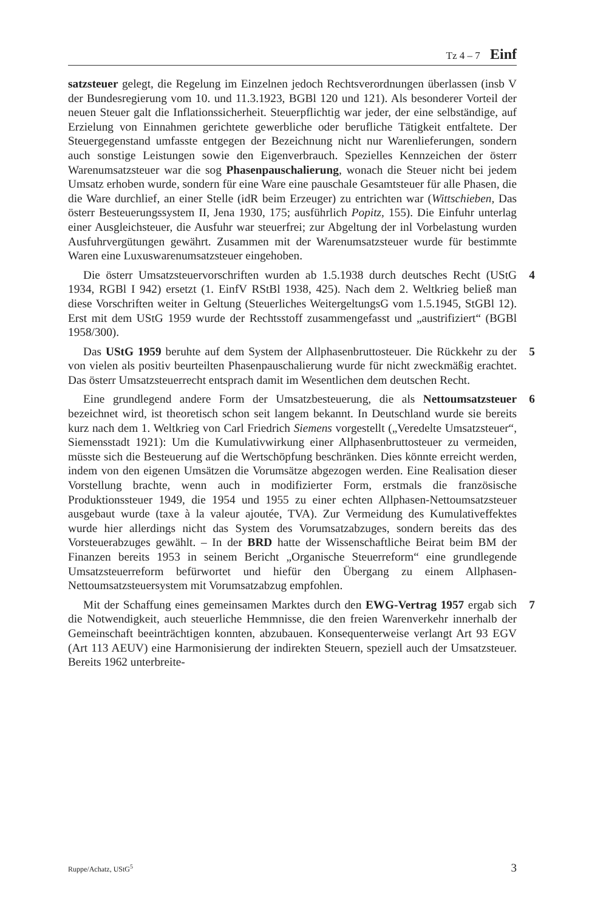Tz 4 – 7 Einf
satzsteuer gelegt, die Regelung im Einzelnen jedoch Rechtsverordnungen überlassen (insb V der Bundesregierung vom 10. und 11.3.1923, BGBl 120 und 121). Als besonderer Vorteil der neuen Steuer galt die Inflationssicherheit. Steuerpflichtig war jeder, der eine selbständige, auf Erzielung von Einnahmen gerichtete gewerbliche oder berufliche Tätigkeit entfaltete. Der Steuergegenstand umfasste entgegen der Bezeichnung nicht nur Warenlieferungen, sondern auch sonstige Leistungen sowie den Eigenverbrauch. Spezielles Kennzeichen der österr Warenumsatzsteuer war die sog Phasenpauschalierung, wonach die Steuer nicht bei jedem Umsatz erhoben wurde, sondern für eine Ware eine pauschale Gesamtsteuer für alle Phasen, die die Ware durchlief, an einer Stelle (idR beim Erzeuger) zu entrichten war (Wittschieben, Das österr Besteuerungssystem II, Jena 1930, 175; ausführlich Popitz, 155). Die Einfuhr unterlag einer Ausgleichsteuer, die Ausfuhr war steuerfrei; zur Abgeltung der inl Vorbelastung wurden Ausfuhrvergütungen gewährt. Zusammen mit der Warenumsatzsteuer wurde für bestimmte Waren eine Luxuswarenumsatzsteuer eingehoben.
4 Die österr Umsatzsteuervorschriften wurden ab 1.5.1938 durch deutsches Recht (UStG 1934, RGBl I 942) ersetzt (1. EinfV RStBl 1938, 425). Nach dem 2. Weltkrieg beließ man diese Vorschriften weiter in Geltung (Steuerliches WeitergeltungsG vom 1.5.1945, StGBl 12). Erst mit dem UStG 1959 wurde der Rechtsstoff zusammengefasst und „austrifiziert“ (BGBl 1958/300).
5 Das UStG 1959 beruhte auf dem System der Allphasenbruttosteuer. Die Rückkehr zu der von vielen als positiv beurteilten Phasenpauschalierung wurde für nicht zweckmäßig erachtet. Das österr Umsatzsteuerrecht entsprach damit im Wesentlichen dem deutschen Recht.
6 Eine grundlegend andere Form der Umsatzbesteuerung, die als Nettoumsatzsteuer bezeichnet wird, ist theoretisch schon seit langem bekannt. In Deutschland wurde sie bereits kurz nach dem 1. Weltkrieg von Carl Friedrich Siemens vorgestellt („Veredelte Umsatzsteuer“, Siemensstadt 1921): Um die Kumulativwirkung einer Allphasenbruttosteuer zu vermeiden, müsste sich die Besteuerung auf die Wertschöpfung beschränken. Dies könnte erreicht werden, indem von den eigenen Umsätzen die Vorumsätze abgezogen werden. Eine Realisation dieser Vorstellung brachte, wenn auch in modifizierter Form, erstmals die französische Produktionssteuer 1949, die 1954 und 1955 zu einer echten Allphasen-Nettoumsatzsteuer ausgebaut wurde (taxe à la valeur ajoutée, TVA). Zur Vermeidung des Kumulativeffektes wurde hier allerdings nicht das System des Vorumsatzabzuges, sondern bereits das des Vorsteuerabzuges gewählt. – In der BRD hatte der Wissenschaftliche Beirat beim BM der Finanzen bereits 1953 in seinem Bericht „Organische Steuerreform“ eine grundlegende Umsatzsteuerreform befürwortet und hiefür den Übergang zu einem Allphasen-Nettoumsatzsteuersystem mit Vorumsatzabzug empfohlen.
7 Mit der Schaffung eines gemeinsamen Marktes durch den EWG-Vertrag 1957 ergab sich die Notwendigkeit, auch steuerliche Hemmnisse, die den freien Warenverkehr innerhalb der Gemeinschaft beeinträchtigen konnten, abzubauen. Konsequenterweise verlangt Art 93 EGV (Art 113 AEUV) eine Harmonisierung der indirekten Steuern, speziell auch der Umsatzsteuer. Bereits 1962 unterbreite-
Ruppe/Achatz, UStG<sup>5</sup> 3